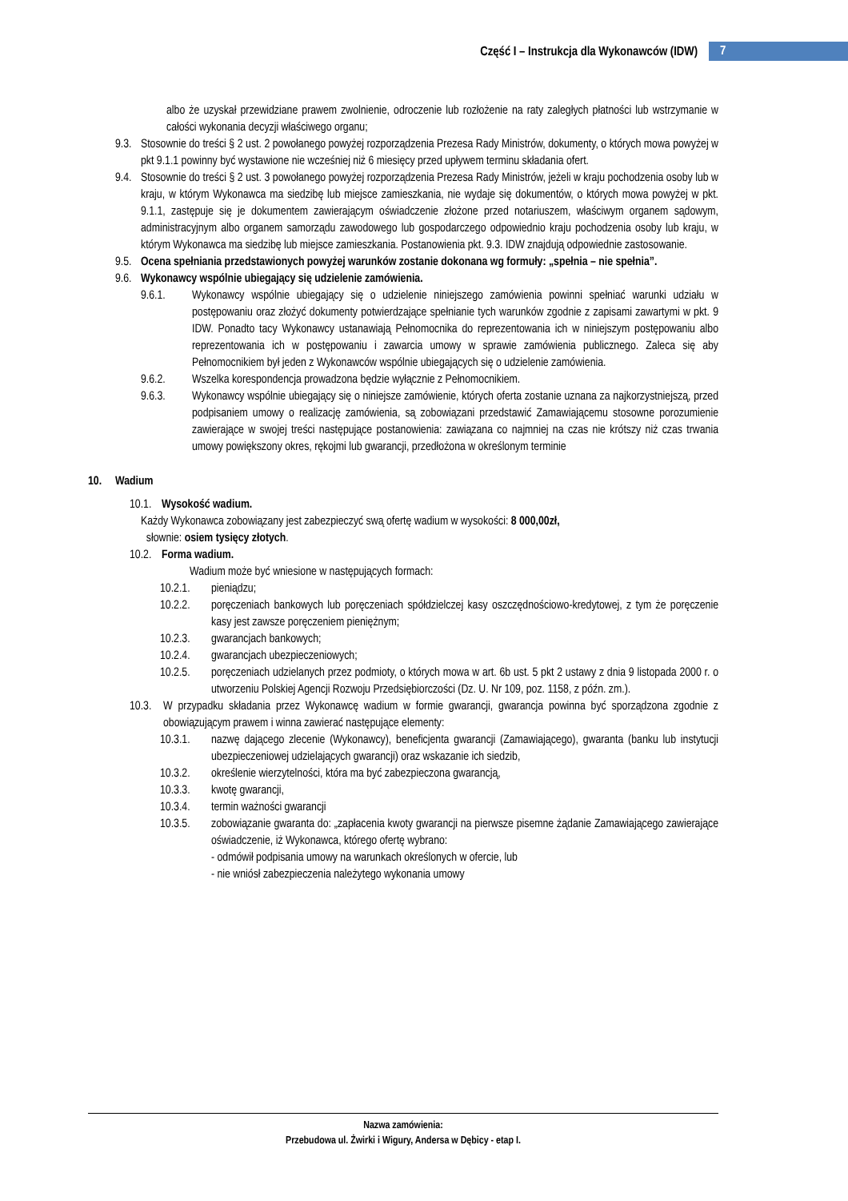Część I – Instrukcja dla Wykonawców (IDW) 7
albo że uzyskał przewidziane prawem zwolnienie, odroczenie lub rozłożenie na raty zaległych płatności lub wstrzymanie w całości wykonania decyzji właściwego organu;
9.3. Stosownie do treści § 2 ust. 2 powołanego powyżej rozporządzenia Prezesa Rady Ministrów, dokumenty, o których mowa powyżej w pkt 9.1.1 powinny być wystawione nie wcześniej niż 6 miesięcy przed upływem terminu składania ofert.
9.4. Stosownie do treści § 2 ust. 3 powołanego powyżej rozporządzenia Prezesa Rady Ministrów, jeżeli w kraju pochodzenia osoby lub w kraju, w którym Wykonawca ma siedzibę lub miejsce zamieszkania, nie wydaje się dokumentów, o których mowa powyżej w pkt. 9.1.1, zastępuje się je dokumentem zawierającym oświadczenie złożone przed notariuszem, właściwym organem sądowym, administracyjnym albo organem samorządu zawodowego lub gospodarczego odpowiednio kraju pochodzenia osoby lub kraju, w którym Wykonawca ma siedzibę lub miejsce zamieszkania. Postanowienia pkt. 9.3. IDW znajdują odpowiednie zastosowanie.
9.5. Ocena spełniania przedstawionych powyżej warunków zostanie dokonana wg formuły: „spełnia – nie spełnia”.
9.6. Wykonawcy wspólnie ubiegający się udzielenie zamówienia.
9.6.1. Wykonawcy wspólnie ubiegający się o udzielenie niniejszego zamówienia powinni spełniać warunki udziału w postępowaniu oraz złożyć dokumenty potwierdzające spełnianie tych warunków zgodnie z zapisami zawartymi w pkt. 9 IDW. Ponadto tacy Wykonawcy ustanawiają Pełnomocnika do reprezentowania ich w niniejszym postępowaniu albo reprezentowania ich w postępowaniu i zawarcia umowy w sprawie zamówienia publicznego. Zaleca się aby Pełnomocnikiem był jeden z Wykonawców wspólnie ubiegających się o udzielenie zamówienia.
9.6.2. Wszelka korespondencja prowadzona będzie wyłącznie z Pełnomocnikiem.
9.6.3. Wykonawcy wspólnie ubiegający się o niniejsze zamówienie, których oferta zostanie uznana za najkorzystniejszą, przed podpisaniem umowy o realizację zamówienia, są zobowiązani przedstawić Zamawiającemu stosowne porozumienie zawierające w swojej treści następujące postanowienia: zawiązana co najmniej na czas nie krótszy niż czas trwania umowy powiększony okres, rękojmi lub gwarancji, przedłożona w określonym terminie
10. Wadium
10.1. Wysokość wadium.
Każdy Wykonawca zobowiązany jest zabezpieczyć swą ofertę wadium w wysokości: 8 000,00zł,
słownie: osiem tysięcy złotych.
10.2. Forma wadium.
Wadium może być wniesione w następujących formach:
10.2.1. pieniądzu;
10.2.2. poręczeniach bankowych lub poręczeniach spółdzielczej kasy oszczędnościowo-kredytowej, z tym że poręczenie kasy jest zawsze poręczeniem pieniężnym;
10.2.3. gwarancjach bankowych;
10.2.4. gwarancjach ubezpieczeniowych;
10.2.5. poręczeniach udzielanych przez podmioty, o których mowa w art. 6b ust. 5 pkt 2 ustawy z dnia 9 listopada 2000 r. o utworzeniu Polskiej Agencji Rozwoju Przedsiębiorczości (Dz. U. Nr 109, poz. 1158, z późn. zm.).
10.3. W przypadku składania przez Wykonawcę wadium w formie gwarancji, gwarancja powinna być sporządzona zgodnie z obowiązującym prawem i winna zawierać następujące elementy:
10.3.1. nazwę dającego zlecenie (Wykonawcy), beneficjenta gwarancji (Zamawiającego), gwaranta (banku lub instytucji ubezpieczeniowej udzielających gwarancji) oraz wskazanie ich siedzib,
10.3.2. określenie wierzytelności, która ma być zabezpieczona gwarancją,
10.3.3. kwotę gwarancji,
10.3.4. termin ważności gwarancji
10.3.5. zobowiązanie gwaranta do: „zapłacenia kwoty gwarancji na pierwsze pisemne żądanie Zamawiającego zawierające oświadczenie, iż Wykonawca, którego ofertę wybrano:
- odmówił podpisania umowy na warunkach określonych w ofercie, lub
- nie wniósł zabezpieczenia należytego wykonania umowy
Nazwa zamówienia:
Przebudowa ul. Żwirki i Wigury, Andersa w Dębicy - etap I.